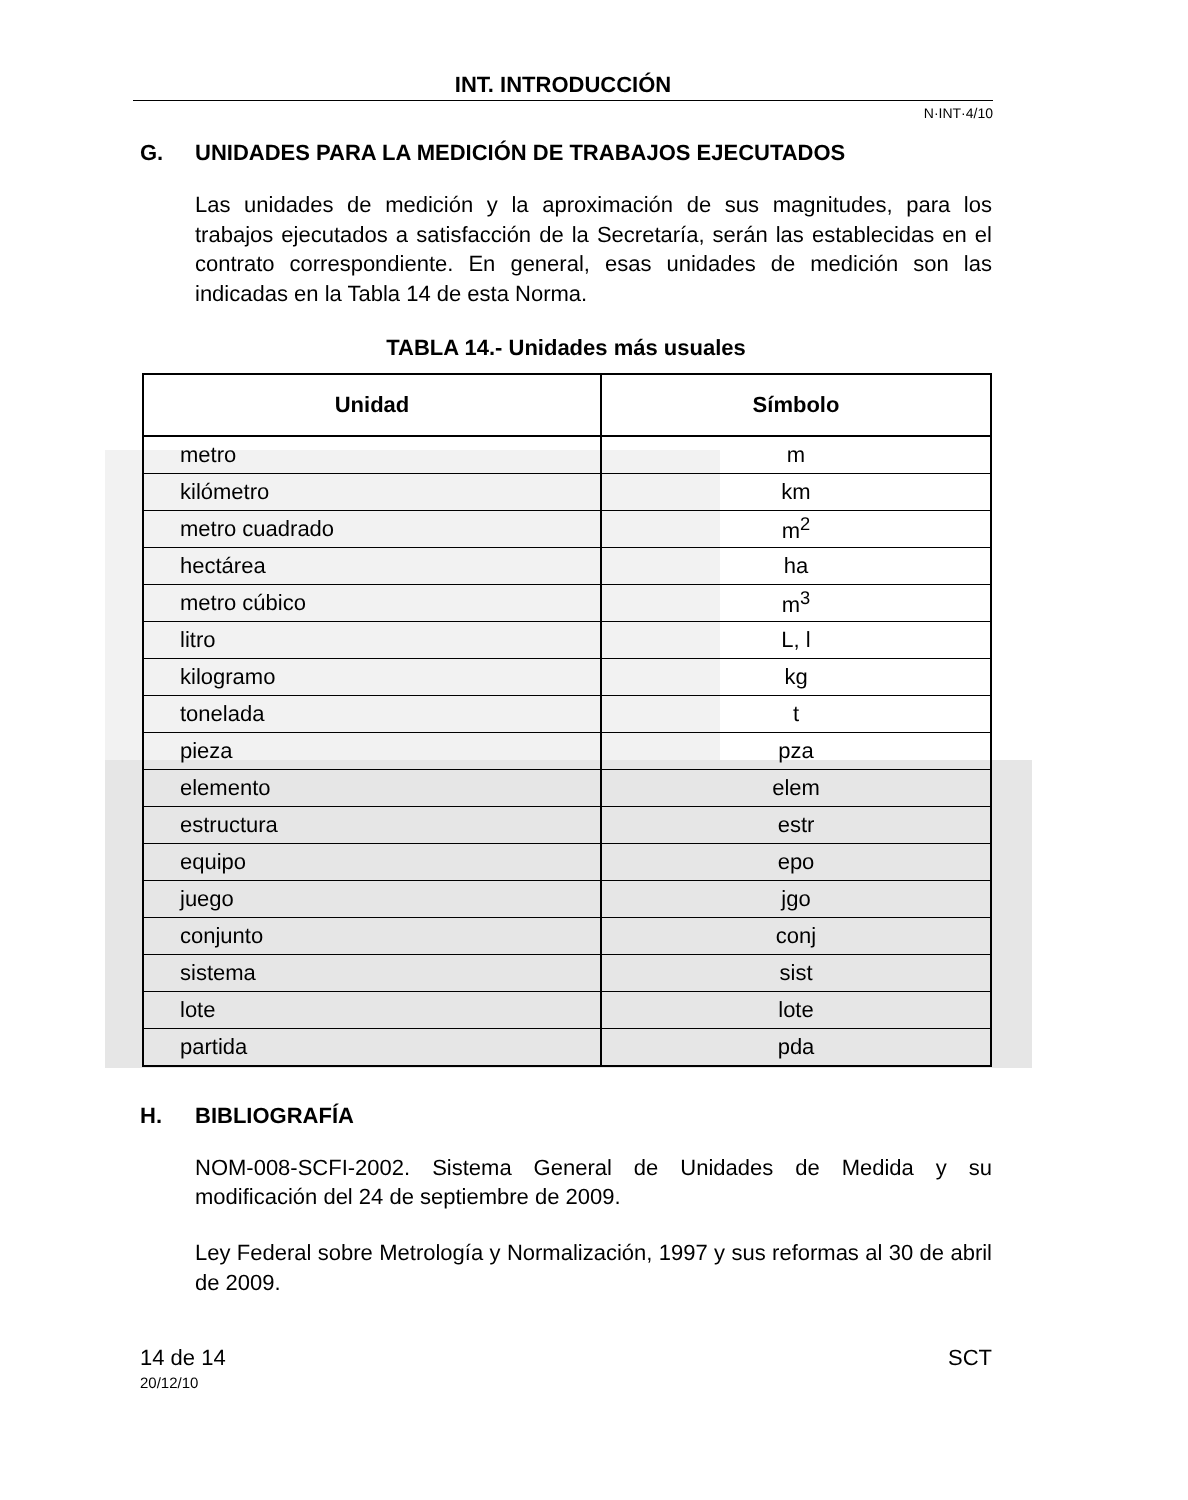INT. INTRODUCCIÓN
N·INT·4/10
G. UNIDADES PARA LA MEDICIÓN DE TRABAJOS EJECUTADOS
Las unidades de medición y la aproximación de sus magnitudes, para los trabajos ejecutados a satisfacción de la Secretaría, serán las establecidas en el contrato correspondiente. En general, esas unidades de medición son las indicadas en la Tabla 14 de esta Norma.
TABLA 14.- Unidades más usuales
| Unidad | Símbolo |
| --- | --- |
| metro | m |
| kilómetro | km |
| metro cuadrado | m<sup>2</sup> |
| hectárea | ha |
| metro cúbico | m<sup>3</sup> |
| litro | L, l |
| kilogramo | kg |
| tonelada | t |
| pieza | pza |
| elemento | elem |
| estructura | estr |
| equipo | epo |
| juego | jgo |
| conjunto | conj |
| sistema | sist |
| lote | lote |
| partida | pda |
H. BIBLIOGRAFÍA
NOM-008-SCFI-2002. Sistema General de Unidades de Medida y su modificación del 24 de septiembre de 2009.
Ley Federal sobre Metrología y Normalización, 1997 y sus reformas al 30 de abril de 2009.
14 de 14 SCT
20/12/10